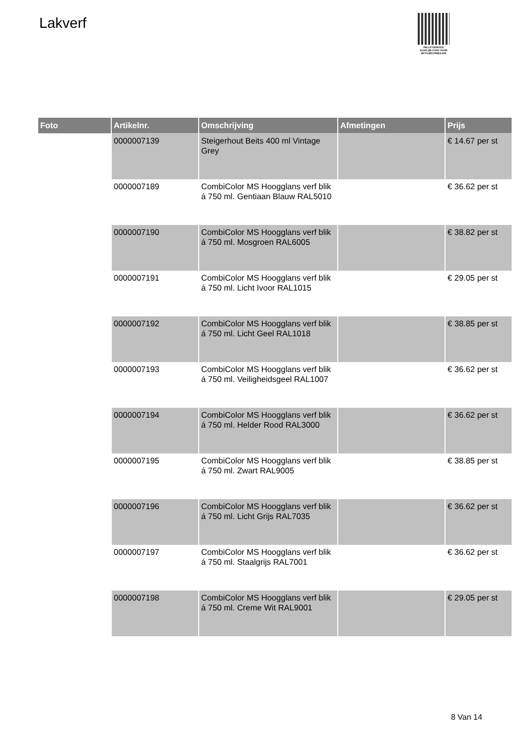Lakverf
PALLETSERVICE
SCAN QR-CODE VOOR
RETOURFORMULIER
| Foto | Artikelnr. | Omschrijving | Afmetingen | Prijs |
| --- | --- | --- | --- | --- |
| | 0000007139 | Steigerhout Beits 400 ml Vintage Grey | | € 14.67 per st |
| | 0000007189 | CombiColor MS Hoogglans verf blik á 750 ml. Gentiaan Blauw RAL5010 | | € 36.62 per st |
| | 0000007190 | CombiColor MS Hoogglans verf blik á 750 ml. Mosgroen RAL6005 | | € 38.82 per st |
| | 0000007191 | CombiColor MS Hoogglans verf blik á 750 ml. Licht Ivoor RAL1015 | | € 29.05 per st |
| | 0000007192 | CombiColor MS Hoogglans verf blik á 750 ml. Licht Geel RAL1018 | | € 38.85 per st |
| | 0000007193 | CombiColor MS Hoogglans verf blik á 750 ml. Veiligheidsgeel RAL1007 | | € 36.62 per st |
| | 0000007194 | CombiColor MS Hoogglans verf blik á 750 ml. Helder Rood RAL3000 | | € 36.62 per st |
| | 0000007195 | CombiColor MS Hoogglans verf blik á 750 ml. Zwart RAL9005 | | € 38.85 per st |
| | 0000007196 | CombiColor MS Hoogglans verf blik á 750 ml. Licht Grijs RAL7035 | | € 36.62 per st |
| | 0000007197 | CombiColor MS Hoogglans verf blik á 750 ml. Staalgrijs RAL7001 | | € 36.62 per st |
| | 0000007198 | CombiColor MS Hoogglans verf blik á 750 ml. Creme Wit RAL9001 | | € 29.05 per st |
8 Van 14